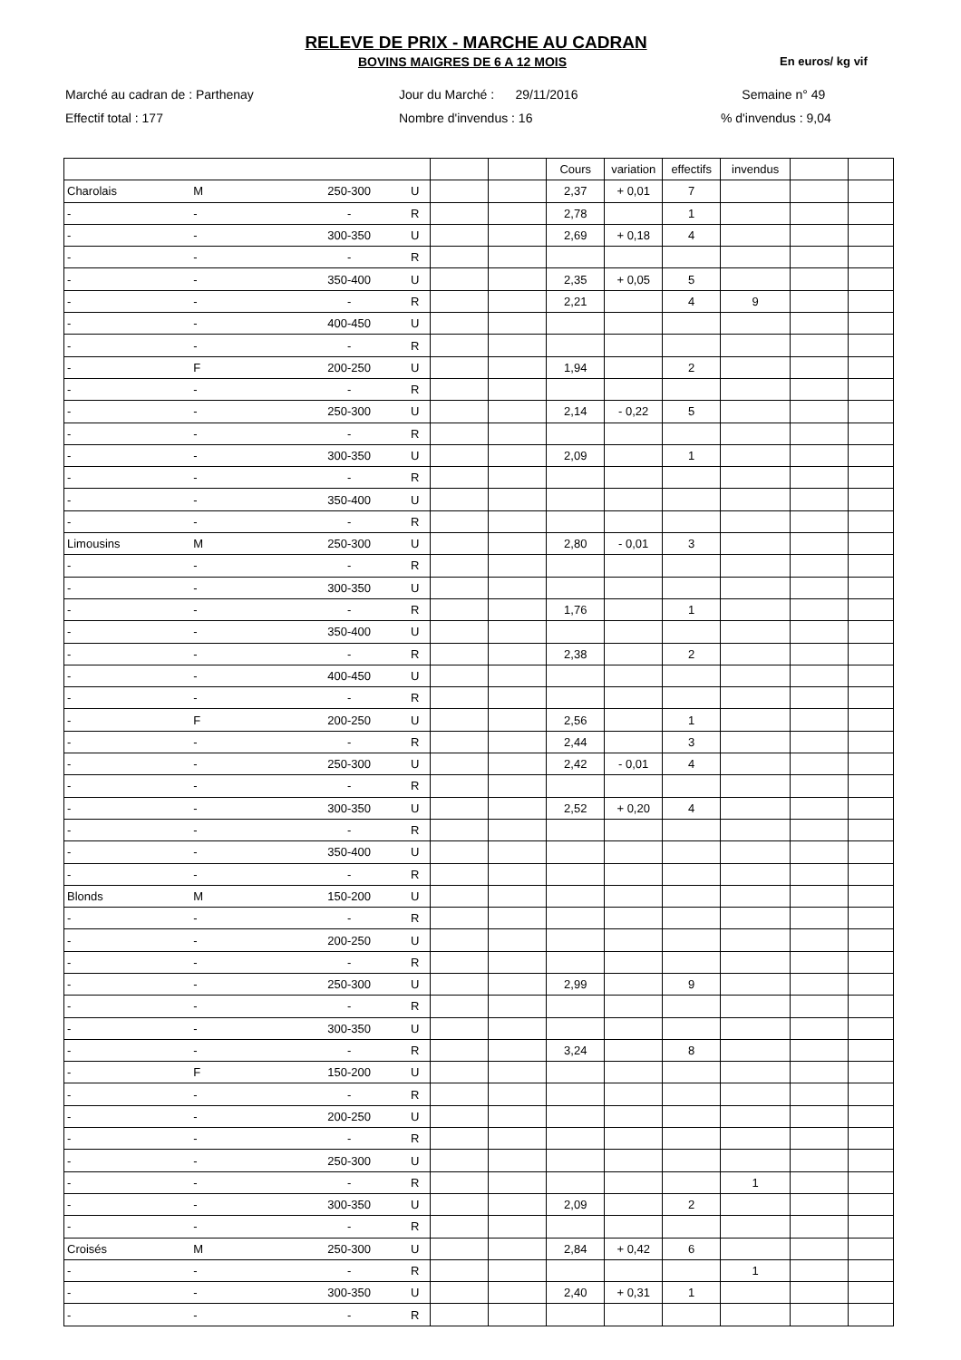RELEVE DE PRIX - MARCHE AU CADRAN
BOVINS MAIGRES DE 6 A 12 MOIS En euros/ kg vif
Marché au cadran de : Parthenay
Jour du Marché : 29/11/2016
Semaine n° 49
Effectif total : 177
Nombre d'invendus : 16
% d'invendus : 9,04
| | | | | | | Cours | variation | effectifs | invendus | | |
| Charolais | M | 250-300 | U | | | 2,37 | + 0,01 | 7 | | | |
| - | - | - | R | | | 2,78 | | 1 | | | |
| - | - | 300-350 | U | | | 2,69 | + 0,18 | 4 | | | |
| - | - | - | R | | | | | | | | |
| - | - | 350-400 | U | | | 2,35 | + 0,05 | 5 | | | |
| - | - | - | R | | | 2,21 | | 4 | 9 | | |
| - | - | 400-450 | U | | | | | | | | |
| - | - | - | R | | | | | | | | |
| - | F | 200-250 | U | | | 1,94 | | 2 | | | |
| - | - | - | R | | | | | | | | |
| - | - | 250-300 | U | | | 2,14 | - 0,22 | 5 | | | |
| - | - | - | R | | | | | | | | |
| - | - | 300-350 | U | | | 2,09 | | 1 | | | |
| - | - | - | R | | | | | | | | |
| - | - | 350-400 | U | | | | | | | | |
| - | - | - | R | | | | | | | | |
| Limousins | M | 250-300 | U | | | 2,80 | - 0,01 | 3 | | | |
| - | - | - | R | | | | | | | | |
| - | - | 300-350 | U | | | | | | | | |
| - | - | - | R | | | 1,76 | | 1 | | | |
| - | - | 350-400 | U | | | | | | | | |
| - | - | - | R | | | 2,38 | | 2 | | | |
| - | - | 400-450 | U | | | | | | | | |
| - | - | - | R | | | | | | | | |
| - | F | 200-250 | U | | | 2,56 | | 1 | | | |
| - | - | - | R | | | 2,44 | | 3 | | | |
| - | - | 250-300 | U | | | 2,42 | - 0,01 | 4 | | | |
| - | - | - | R | | | | | | | | |
| - | - | 300-350 | U | | | 2,52 | + 0,20 | 4 | | | |
| - | - | - | R | | | | | | | | |
| - | - | 350-400 | U | | | | | | | | |
| - | - | - | R | | | | | | | | |
| Blonds | M | 150-200 | U | | | | | | | | |
| - | - | - | R | | | | | | | | |
| - | - | 200-250 | U | | | | | | | | |
| - | - | - | R | | | | | | | | |
| - | - | 250-300 | U | | | 2,99 | | 9 | | | |
| - | - | - | R | | | | | | | | |
| - | - | 300-350 | U | | | | | | | | |
| - | - | - | R | | | 3,24 | | 8 | | | |
| - | F | 150-200 | U | | | | | | | | |
| - | - | - | R | | | | | | | | |
| - | - | 200-250 | U | | | | | | | | |
| - | - | - | R | | | | | | | | |
| - | - | 250-300 | U | | | | | | | | |
| - | - | - | R | | | | | | 1 | | |
| - | - | 300-350 | U | | | 2,09 | | 2 | | | |
| - | - | - | R | | | | | | | | |
| Croisés | M | 250-300 | U | | | 2,84 | + 0,42 | 6 | | | |
| - | - | - | R | | | | | | 1 | | |
| - | - | 300-350 | U | | | 2,40 | + 0,31 | 1 | | | |
| - | - | - | R | | | | | | | | |